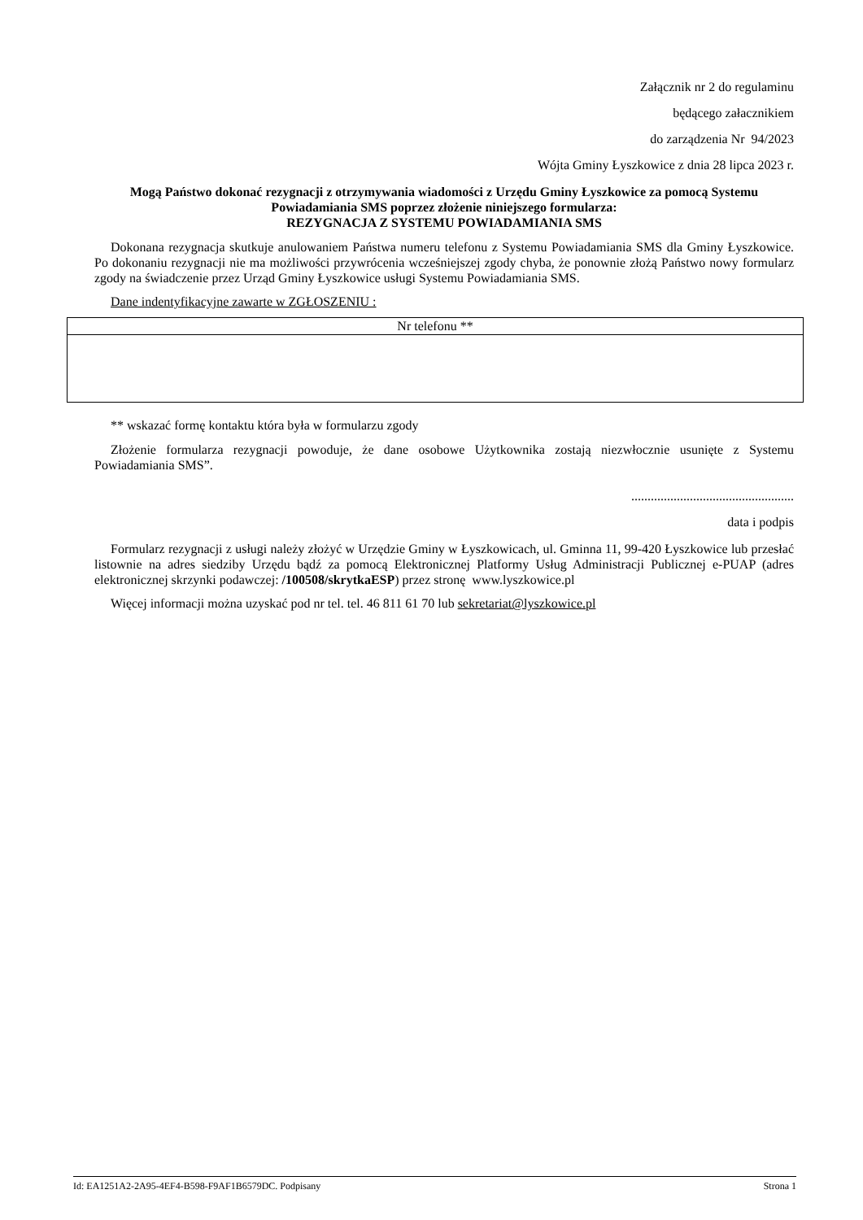Załącznik nr 2 do regulaminu
będącego załacznikiem
do zarządzenia Nr 94/2023
Wójta Gminy Łyszkowice z dnia 28 lipca 2023 r.
Mogą Państwo dokonać rezygnacji z otrzymywania wiadomości z Urzędu Gminy Łyszkowice za pomocą Systemu Powiadamiania SMS poprzez złożenie niniejszego formularza:
REZYGNACJA Z SYSTEMU POWIADAMIANIA SMS
Dokonana rezygnacja skutkuje anulowaniem Państwa numeru telefonu z Systemu Powiadamiania SMS dla Gminy Łyszkowice. Po dokonaniu rezygnacji nie ma możliwości przywrócenia wcześniejszej zgody chyba, że ponownie złożą Państwo nowy formularz zgody na świadczenie przez Urząd Gminy Łyszkowice usługi Systemu Powiadamiania SMS.
Dane indentyfikacyjne zawarte w ZGŁOSZENIU :
| Nr telefonu ** |
| --- |
** wskazać formę kontaktu która była w formularzu zgody
Złożenie formularza rezygnacji powoduje, że dane osobowe Użytkownika zostają niezwłocznie usunięte z Systemu Powiadamiania SMS”.
..................................................
data i podpis
Formularz rezygnacji z usługi należy złożyć w Urzędzie Gminy w Łyszkowicach, ul. Gminna 11, 99-420 Łyszkowice lub przesłać listownie na adres siedziby Urzędu bądź za pomocą Elektronicznej Platformy Usług Administracji Publicznej e-PUAP (adres elektronicznej skrzynki podawczej: /100508/skrytkaESP) przez stronę www.lyszkowice.pl
Więcej informacji można uzyskać pod nr tel. tel. 46 811 61 70 lub sekretariat@lyszkowice.pl
Id: EA1251A2-2A95-4EF4-B598-F9AF1B6579DC. Podpisany Strona 1